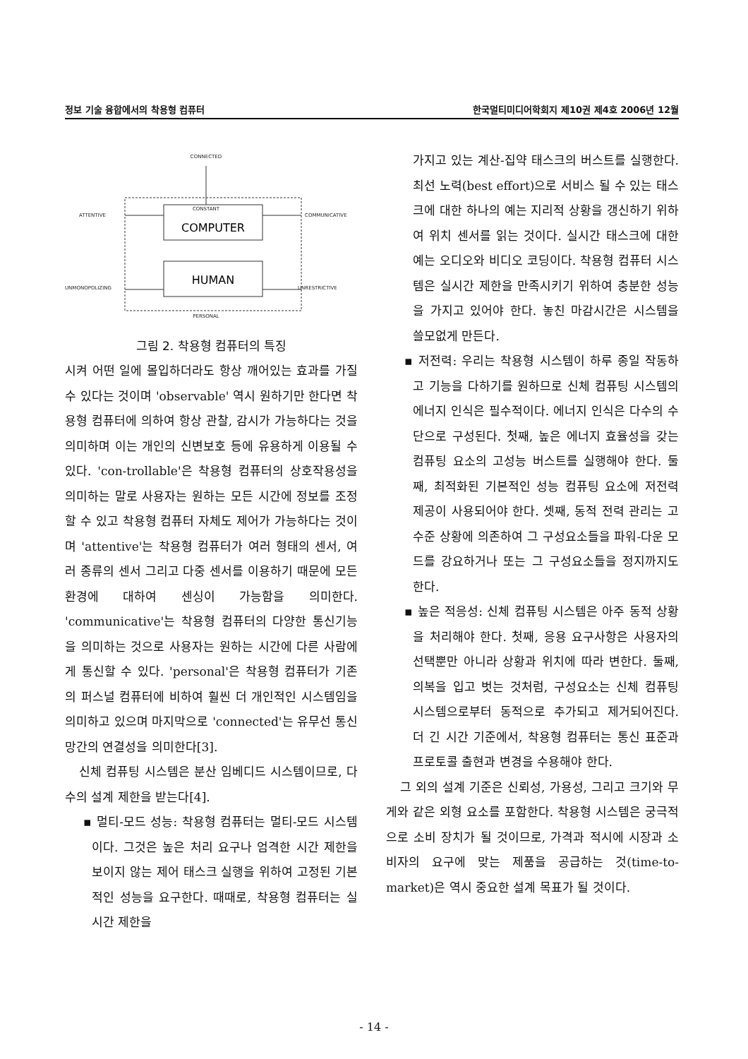정보 기술 융합에서의 착용형 컴퓨터 한국멀티미디어학회지 제10권 제4호 2006년 12월
CONNECTED
ATTENTIVE
COMMUNICATIVE
UNMONOPOLIZING
UNRESTRICTIVE
PERSONAL
CONSTANT
COMPUTER
HUMAN
그림 2. 착용형 컴퓨터의 특징
시켜 어떤 일에 몰입하더라도 항상 깨어있는 효과를 가질 수 있다는 것이며 'observable' 역시 원하기만 한다면 착용형 컴퓨터에 의하여 항상 관찰, 감시가 가능하다는 것을 의미하며 이는 개인의 신변보호 등에 유용하게 이용될 수 있다. 'con-trollable'은 착용형 컴퓨터의 상호작용성을 의미하는 말로 사용자는 원하는 모든 시간에 정보를 조정할 수 있고 착용형 컴퓨터 자체도 제어가 가능하다는 것이며 'attentive'는 착용형 컴퓨터가 여러 형태의 센서, 여러 종류의 센서 그리고 다중 센서를 이용하기 때문에 모든 환경에 대하여 센싱이 가능함을 의미한다. 'communicative'는 착용형 컴퓨터의 다양한 통신기능을 의미하는 것으로 사용자는 원하는 시간에 다른 사람에게 통신할 수 있다. 'personal'은 착용형 컴퓨터가 기존의 퍼스널 컴퓨터에 비하여 훨씬 더 개인적인 시스템임을 의미하고 있으며 마지막으로 'connected'는 유무선 통신망간의 연결성을 의미한다[3].
신체 컴퓨팅 시스템은 분산 임베디드 시스템이므로, 다수의 설계 제한을 받는다[4].
▪ 멀티-모드 성능: 착용형 컴퓨터는 멀티-모드 시스템이다. 그것은 높은 처리 요구나 엄격한 시간 제한을 보이지 않는 제어 태스크 실행을 위하여 고정된 기본적인 성능을 요구한다. 때때로, 착용형 컴퓨터는 실시간 제한을
가지고 있는 계산-집약 태스크의 버스트를 실행한다. 최선 노력(best effort)으로 서비스 될 수 있는 태스크에 대한 하나의 예는 지리적 상황을 갱신하기 위하여 위치 센서를 읽는 것이다. 실시간 태스크에 대한 예는 오디오와 비디오 코딩이다. 착용형 컴퓨터 시스템은 실시간 제한을 만족시키기 위하여 충분한 성능을 가지고 있어야 한다. 놓친 마감시간은 시스템을 쓸모없게 만든다.
▪ 저전력: 우리는 착용형 시스템이 하루 종일 작동하고 기능을 다하기를 원하므로 신체 컴퓨팅 시스템의 에너지 인식은 필수적이다. 에너지 인식은 다수의 수단으로 구성된다. 첫째, 높은 에너지 효율성을 갖는 컴퓨팅 요소의 고성능 버스트를 실행해야 한다. 둘째, 최적화된 기본적인 성능 컴퓨팅 요소에 저전력 제공이 사용되어야 한다. 셋째, 동적 전력 관리는 고수준 상황에 의존하여 그 구성요소들을 파워-다운 모드를 강요하거나 또는 그 구성요소들을 정지까지도 한다.
▪ 높은 적응성: 신체 컴퓨팅 시스템은 아주 동적 상황을 처리해야 한다. 첫째, 응용 요구사항은 사용자의 선택뿐만 아니라 상황과 위치에 따라 변한다. 둘째, 의복을 입고 벗는 것처럼, 구성요소는 신체 컴퓨팅 시스템으로부터 동적으로 추가되고 제거되어진다. 더 긴 시간 기준에서, 착용형 컴퓨터는 통신 표준과 프로토콜 출현과 변경을 수용해야 한다.
그 외의 설계 기준은 신뢰성, 가용성, 그리고 크기와 무게와 같은 외형 요소를 포함한다. 착용형 시스템은 궁극적으로 소비 장치가 될 것이므로, 가격과 적시에 시장과 소비자의 요구에 맞는 제품을 공급하는 것(time-to-market)은 역시 중요한 설계 목표가 될 것이다.
- 14 -